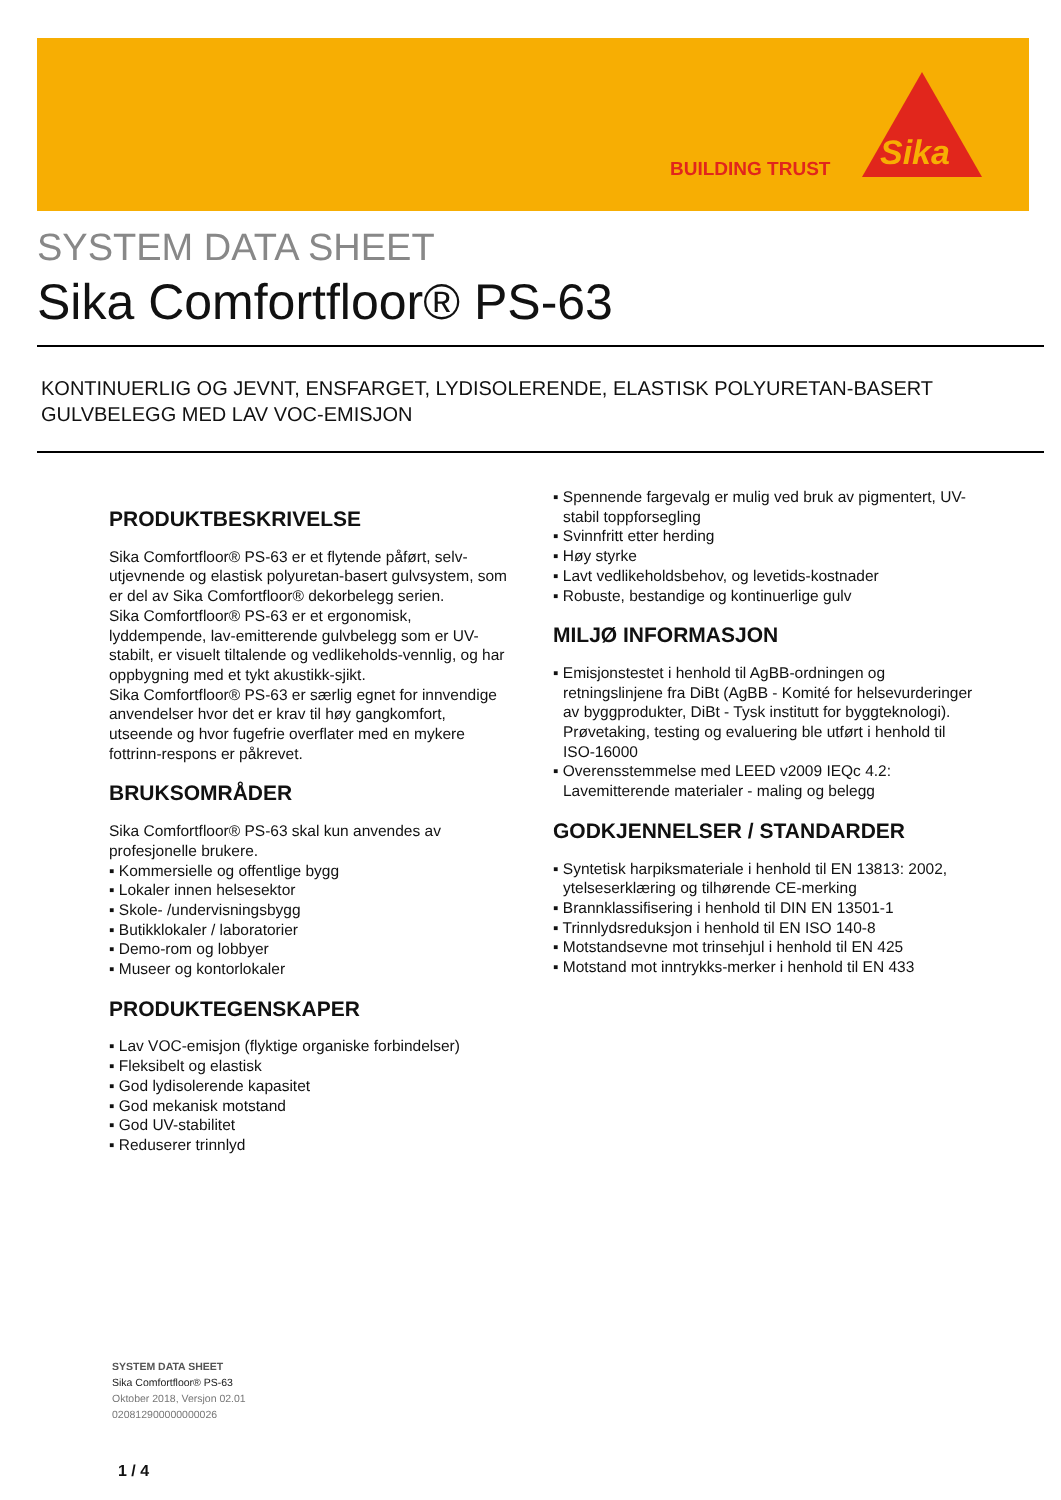BUILDING TRUST
Sika
SYSTEM DATA SHEET
Sika Comfortfloor® PS-63
KONTINUERLIG OG JEVNT, ENSFARGET, LYDISOLERENDE, ELASTISK POLYURETAN-BASERT
GULVBELEGG MED LAV VOC-EMISJON
PRODUKTBESKRIVELSE
Sika Comfortfloor® PS-63 er et flytende påført, selv-utjevnende og elastisk polyuretan-basert gulvsystem, som er del av Sika Comfortfloor® dekorbelegg serien.
Sika Comfortfloor® PS-63 er et ergonomisk, lyddempende, lav-emitterende gulvbelegg som er UV-stabilt, er visuelt tiltalende og vedlikeholds-vennlig, og har oppbygning med et tykt akustikk-sjikt.
Sika Comfortfloor® PS-63 er særlig egnet for innvendige anvendelser hvor det er krav til høy gangkomfort, utseende og hvor fugefrie overflater med en mykere fottrinn-respons er påkrevet.
BRUKSOMRÅDER
Sika Comfortfloor® PS-63 skal kun anvendes av profesjonelle brukere.
▪ Kommersielle og offentlige bygg
▪ Lokaler innen helsesektor
▪ Skole- /undervisningsbygg
▪ Butikklokaler / laboratorier
▪ Demo-rom og lobbyer
▪ Museer og kontorlokaler
PRODUKTEGENSKAPER
▪ Lav VOC-emisjon (flyktige organiske forbindelser)
▪ Fleksibelt og elastisk
▪ God lydisolerende kapasitet
▪ God mekanisk motstand
▪ God UV-stabilitet
▪ Reduserer trinnlyd
▪ Spennende fargevalg er mulig ved bruk av pigmentert, UV-stabil toppforsegling
▪ Svinnfritt etter herding
▪ Høy styrke
▪ Lavt vedlikeholdsbehov, og levetids-kostnader
▪ Robuste, bestandige og kontinuerlige gulv
MILJØ INFORMASJON
▪ Emisjonstestet i henhold til AgBB-ordningen og retningslinjene fra DiBt (AgBB - Komité for helsevurderinger av byggprodukter, DiBt - Tysk institutt for byggteknologi). Prøvetaking, testing og evaluering ble utført i henhold til ISO-16000
▪ Overensstemmelse med LEED v2009 IEQc 4.2: Lavemitterende materialer - maling og belegg
GODKJENNELSER / STANDARDER
▪ Syntetisk harpiksmateriale i henhold til EN 13813: 2002, ytelseserklæring og tilhørende CE-merking
▪ Brannklassifisering i henhold til DIN EN 13501-1
▪ Trinnlydsreduksjon i henhold til EN ISO 140-8
▪ Motstandsevne mot trinsehjul i henhold til EN 425
▪ Motstand mot inntrykks-merker i henhold til EN 433
SYSTEM DATA SHEET
Sika Comfortfloor® PS-63
Oktober 2018, Versjon 02.01
020812900000000026
1 / 4